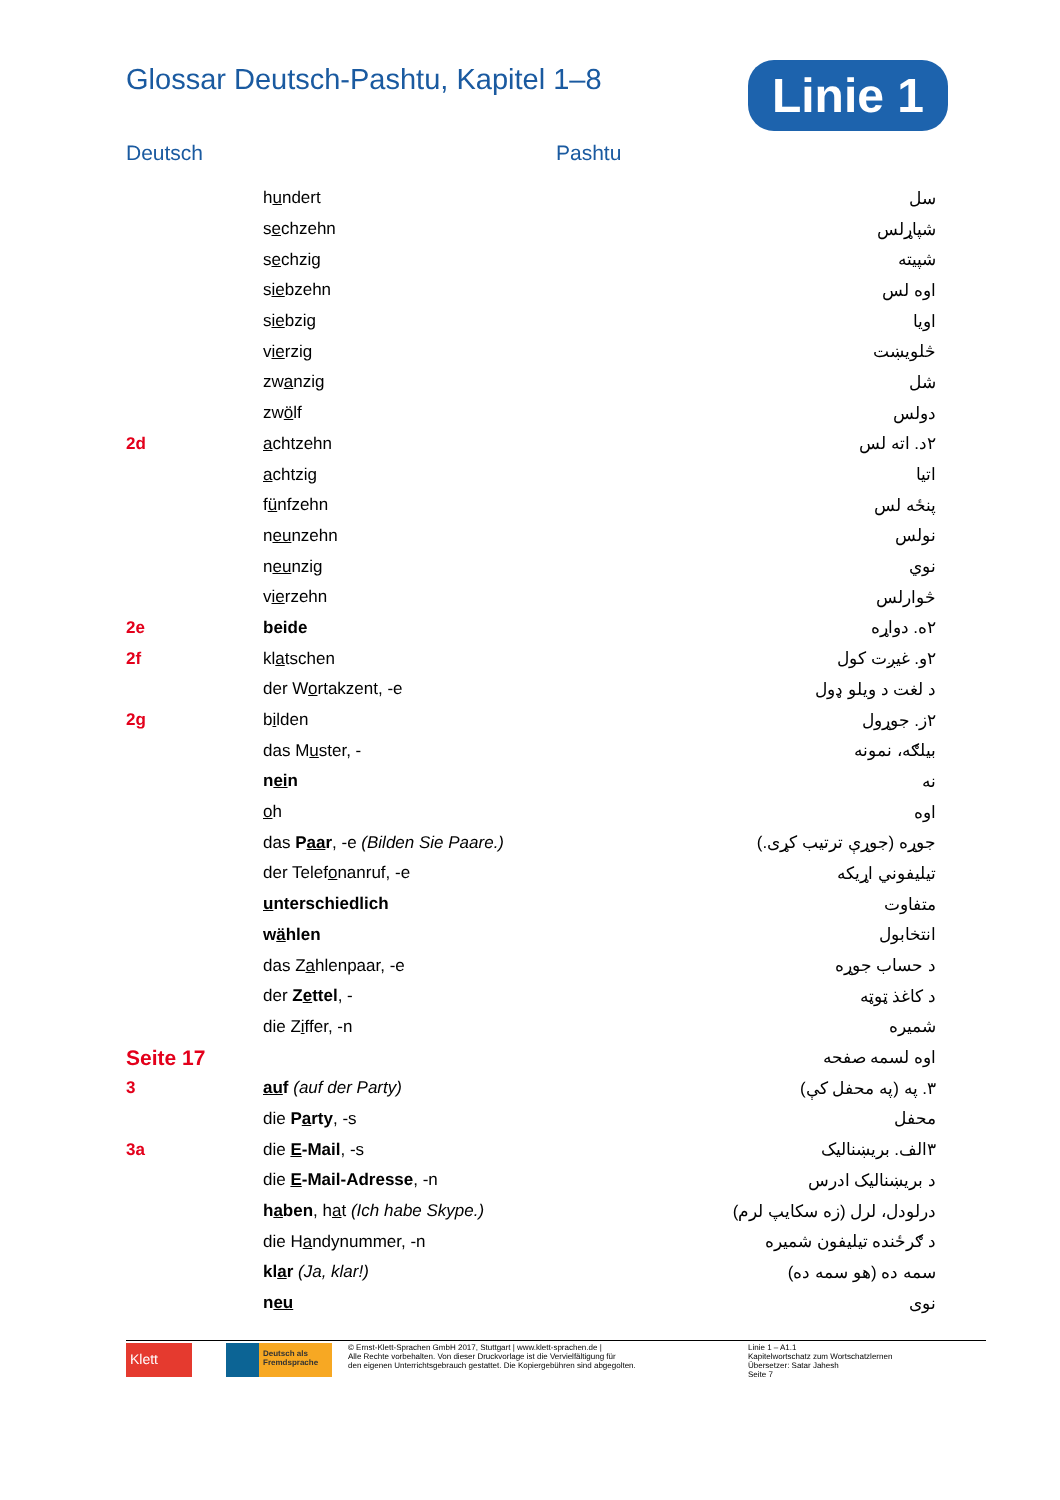Glossar Deutsch-Pashtu, Kapitel 1–8
Linie 1
Deutsch Pashtu
| | h u ndert | سل |
| | s e chzehn | شپاړلس |
| | s e chzig | شپیته |
| | s ie bzehn | اوه لس |
| | s ie bzig | اویا |
| | v ie rzig | څلویښت |
| | zw a nzig | شل |
| | zw ö lf | دولس |
| 2d | a chtzehn | ۲د. اته لس |
| | a chtzig | اتیا |
| | f ü nfzehn | پنځه لس |
| | n eu nzehn | نولس |
| | n eu nzig | نوي |
| | v ie rzehn | څوارلس |
| 2e | beide | ۲ه. دواړه |
| 2f | kl a tschen | ۲و. غیږت کول |
| | der W o rtakzent, -e | د لغت د ویلو ډول |
| 2g | b i lden | ۲ز. جوړول |
| | das M u ster, - | بیلګه، نمونه |
| | n ei n | نه |
| | o h | اوه |
| | das P aa r , -e (Bilden Sie Paare.) | جوړه (جوړې ترتیب کړی.) |
| | der Telef o nanruf, -e | تیلیفوني اړیکه |
| | u nterschiedlich | متفاوت |
| | w ä hlen | انتخابول |
| | das Z a hlenpaar, -e | د حساب جوړه |
| | der Z e ttel , - | د کاغذ ټوټه |
| | die Z i ffer, -n | شمیره |
| Seite 17 | | اوه لسمه صفحه |
| 3 | au f (auf der Party) | ۳. په (په محفل کې) |
| | die P a rty , -s | محفل |
| 3a | die E -Mail , -s | ۳الف. بریښنالیک |
| | die E -Mail-Adresse , -n | د بریښنالیک ادرس |
| | h a ben , h a t (Ich habe Skype.) | درلودل، لرل (زه سکایپ لرم) |
| | die H a ndynummer, -n | د ګرځنده تیلیفون شمیره |
| | kl a r (Ja, klar!) | سمه ده (هو سمه ده) |
| | n eu | نوی |
Klett
Deutsch als Fremdsprache
© Ernst-Klett-Sprachen GmbH 2017, Stuttgart | www.klett-sprachen.de |
Alle Rechte vorbehalten. Von dieser Druckvorlage ist die Vervielfältigung für
den eigenen Unterrichtsgebrauch gestattet. Die Kopiergebühren sind abgegolten.
Linie 1 – A1.1
Kapitelwortschatz zum Wortschatzlernen
Übersetzer: Satar Jahesh
Seite 7